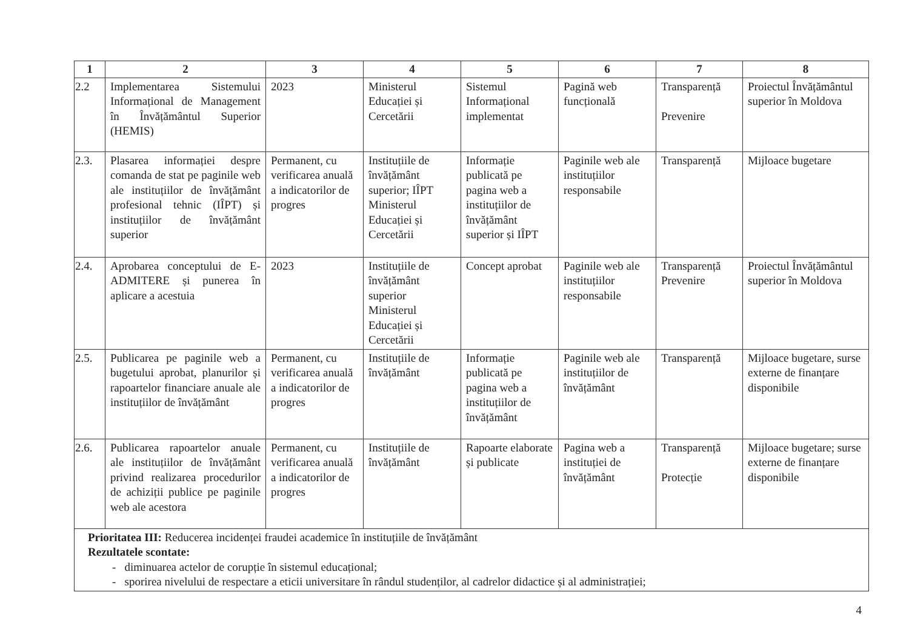| 1 | 2 | 3 | 4 | 5 | 6 | 7 | 8 |
| --- | --- | --- | --- | --- | --- | --- | --- |
| 2.2 | Implementarea Sistemului Informațional de Management în Învățământul Superior (HEMIS) | 2023 | Ministerul Educației și Cercetării | Sistemul Informațional implementat | Pagină web funcțională | Transparență Prevenire | Proiectul Învățământul superior în Moldova |
| 2.3. | Plasarea informației despre comanda de stat pe paginile web ale instituțiilor de învățământ profesional tehnic (IÎPT) și instituțiilor de învățământ superior | Permanent, cu verificarea anuală a indicatorilor de progres | Instituțiile de învățământ superior; IÎPT Ministerul Educației și Cercetării | Informație publicată pe pagina web a instituțiilor de învățământ superior și IÎPT | Paginile web ale instituțiilor responsabile | Transparență | Mijloace bugetare |
| 2.4. | Aprobarea conceptului de E-ADMITERE și punerea în aplicare a acestuia | 2023 | Instituțiile de învățământ superior Ministerul Educației și Cercetării | Concept aprobat | Paginile web ale instituțiilor responsabile | Transparență Prevenire | Proiectul Învățământul superior în Moldova |
| 2.5. | Publicarea pe paginile web a bugetului aprobat, planurilor și rapoartelor financiare anuale ale instituțiilor de învățământ | Permanent, cu verificarea anuală a indicatorilor de progres | Instituțiile de învățământ | Informație publicată pe pagina web a instituțiilor de învățământ | Paginile web ale instituțiilor de învățământ | Transparență | Mijloace bugetare, surse externe de finanțare disponibile |
| 2.6. | Publicarea rapoartelor anuale ale instituțiilor de învățământ privind realizarea procedurilor de achiziții publice pe paginile web ale acestora | Permanent, cu verificarea anuală a indicatorilor de progres | Instituțiile de învățământ | Rapoarte elaborate și publicate | Pagina web a instituției de învățământ | Transparență Protecție | Mijloace bugetare; surse externe de finanțare disponibile |
| Prioritatea III: Reducerea incidenței fraudei academice în instituțiile de învățământ Rezultatele scontate: - diminuarea actelor de corupție în sistemul educațional; - sporirea nivelului de respectare a eticii universitare în rândul studenților, al cadrelor didactice și al administrației; | | | | | | | |
4